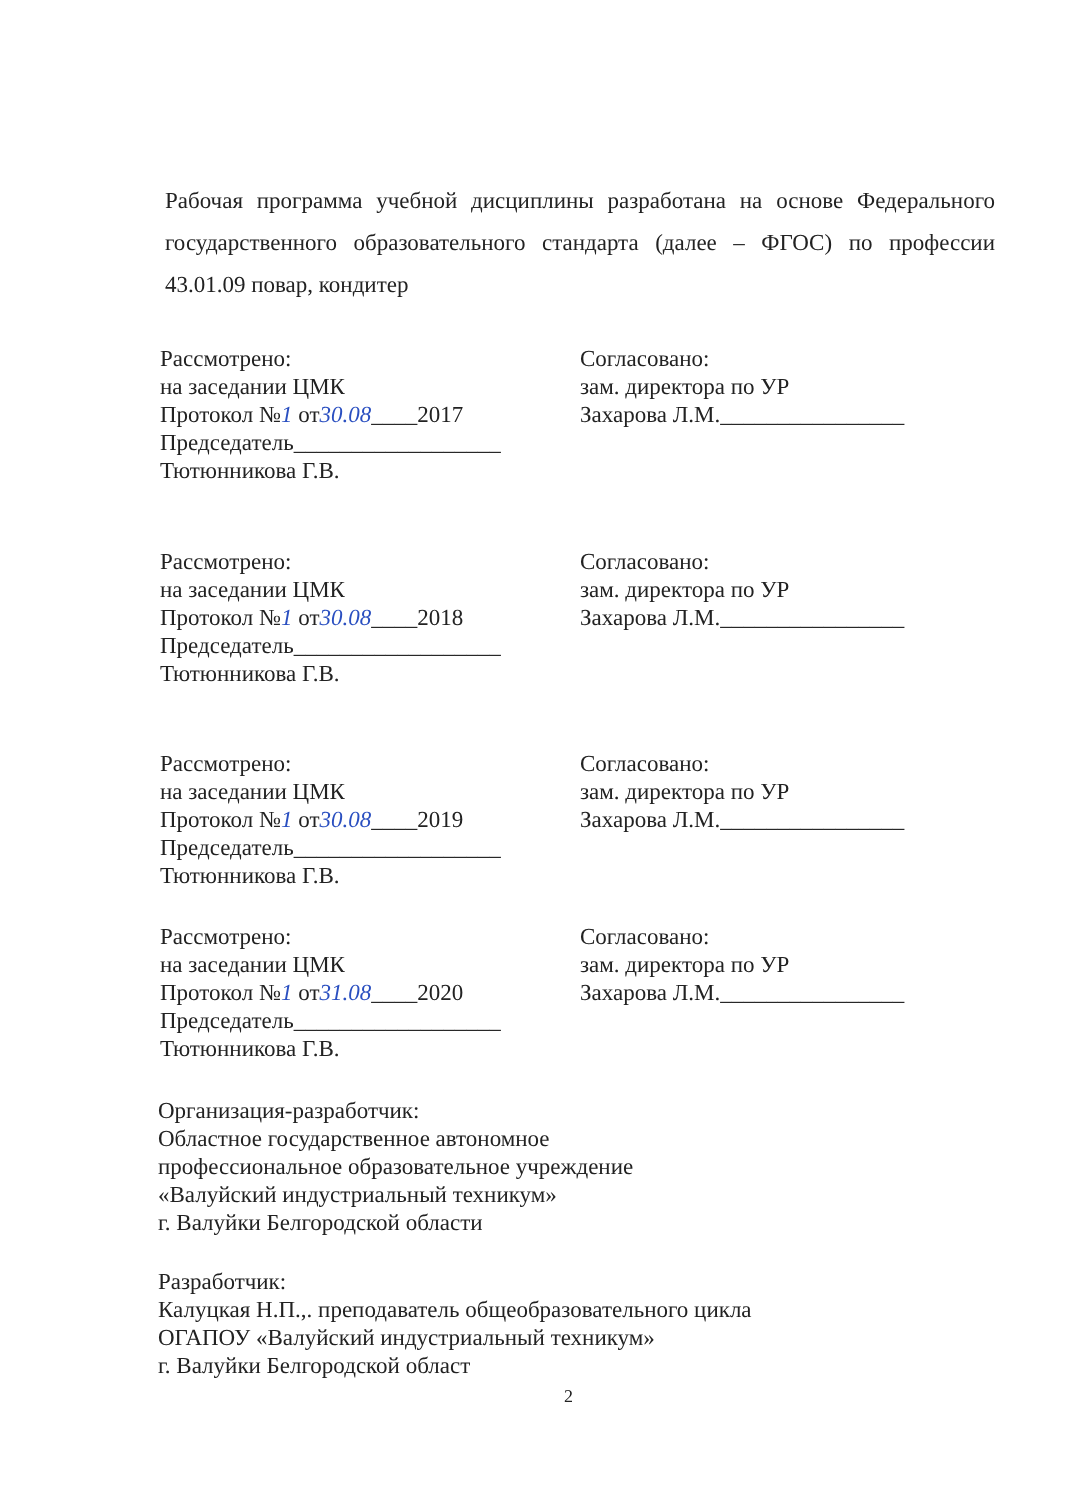Рабочая программа учебной дисциплины разработана на основе Федерального государственного образовательного стандарта (далее – ФГОС) по профессии 43.01.09 повар, кондитер
Рассмотрено:
на заседании ЦМК
Протокол №1 от30.08____2017
Председатель__________________
Тютюнникова Г.В.
Согласовано:
зам. директора по УР
Захарова Л.М.________________
Рассмотрено:
на заседании ЦМК
Протокол №1 от30.08____2018
Председатель__________________
Тютюнникова Г.В.
Согласовано:
зам. директора по УР
Захарова Л.М.________________
Рассмотрено:
на заседании ЦМК
Протокол №1 от30.08____2019
Председатель__________________
Тютюнникова Г.В.
Согласовано:
зам. директора по УР
Захарова Л.М.________________
Рассмотрено:
на заседании ЦМК
Протокол №1 от31.08____2020
Председатель__________________
Тютюнникова Г.В.
Согласовано:
зам. директора по УР
Захарова Л.М.________________
Организация-разработчик:
Областное государственное автономное
профессиональное образовательное учреждение
«Валуйский индустриальный техникум»
г. Валуйки Белгородской области
Разработчик:
Калуцкая Н.П.,. преподаватель общеобразовательного цикла
ОГАПОУ «Валуйский индустриальный техникум»
г. Валуйки Белгородской област
2